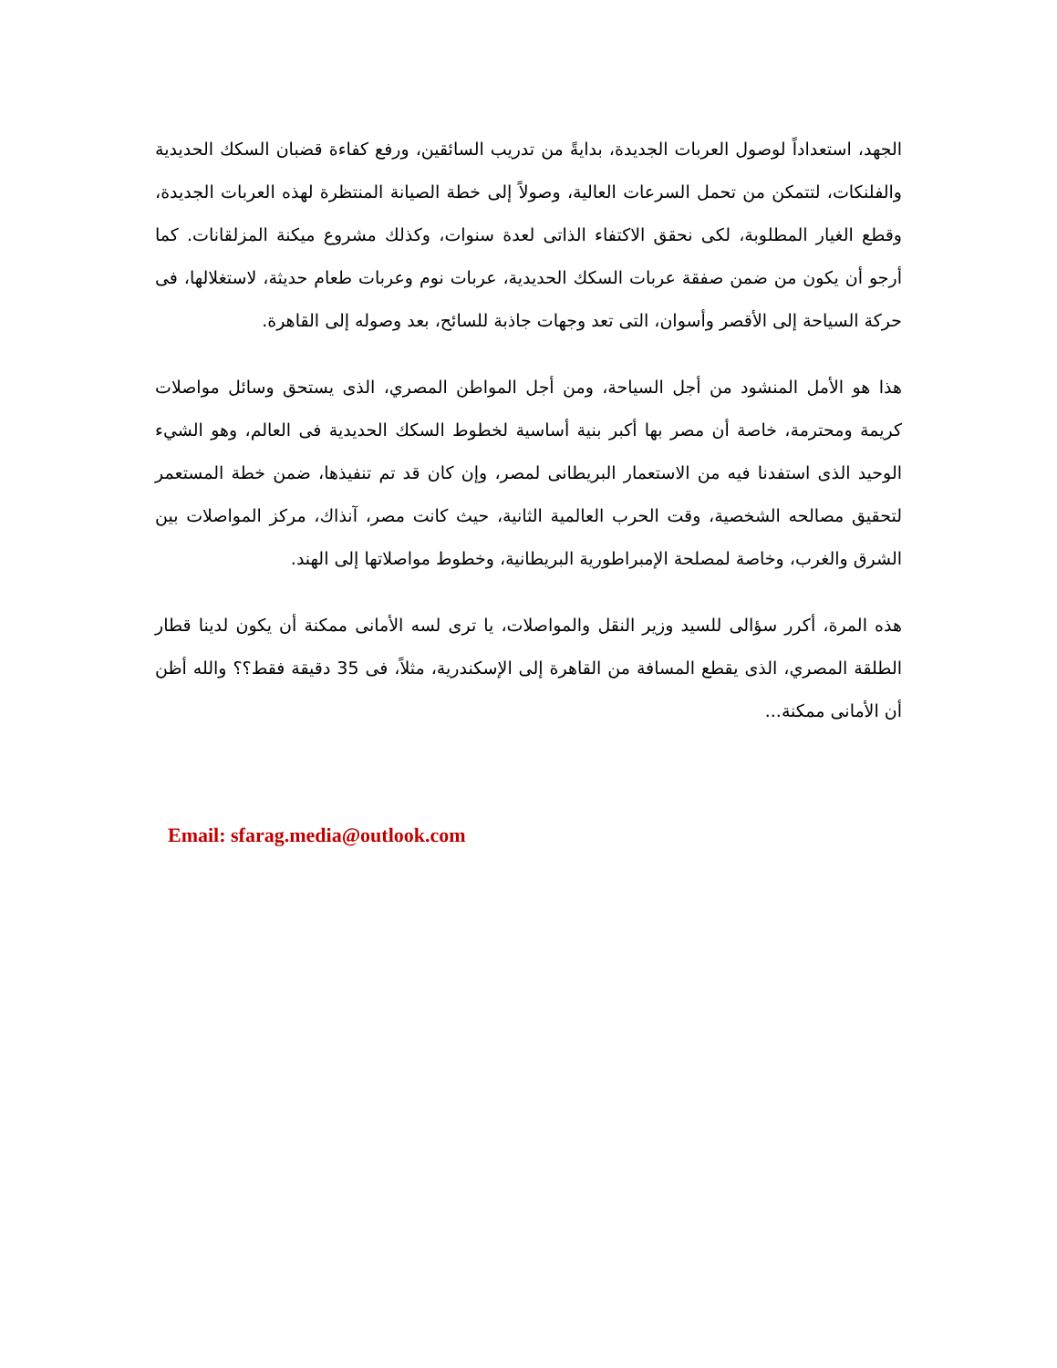الجهد، استعداداً لوصول العربات الجديدة، بدايةً من تدريب السائقين، ورفع كفاءة قضبان السكك الحديدية والفلنكات، لتتمكن من تحمل السرعات العالية، وصولاً إلى خطة الصيانة المنتظرة لهذه العربات الجديدة، وقطع الغيار المطلوبة، لكى نحقق الاكتفاء الذاتى لعدة سنوات، وكذلك مشروع ميكنة المزلقانات. كما أرجو أن يكون من ضمن صفقة عربات السكك الحديدية، عربات نوم وعربات طعام حديثة، لاستغلالها، فى حركة السياحة إلى الأقصر وأسوان، التى تعد وجهات جاذبة للسائح، بعد وصوله إلى القاهرة.
هذا هو الأمل المنشود من أجل السياحة، ومن أجل المواطن المصري، الذى يستحق وسائل مواصلات كريمة ومحترمة، خاصة أن مصر بها أكبر بنية أساسية لخطوط السكك الحديدية فى العالم، وهو الشيء الوحيد الذى استفدنا فيه من الاستعمار البريطانى لمصر، وإن كان قد تم تنفيذها، ضمن خطة المستعمر لتحقيق مصالحه الشخصية، وقت الحرب العالمية الثانية، حيث كانت مصر، آنذاك، مركز المواصلات بين الشرق والغرب، وخاصة لمصلحة الإمبراطورية البريطانية، وخطوط مواصلاتها إلى الهند.
هذه المرة، أكرر سؤالى للسيد وزير النقل والمواصلات، يا ترى لسه الأمانى ممكنة أن يكون لدينا قطار الطلقة المصري، الذى يقطع المسافة من القاهرة إلى الإسكندرية، مثلاً، فى 35 دقيقة فقط؟؟ والله أظن أن الأمانى ممكنة...
Email: sfarag.media@outlook.com